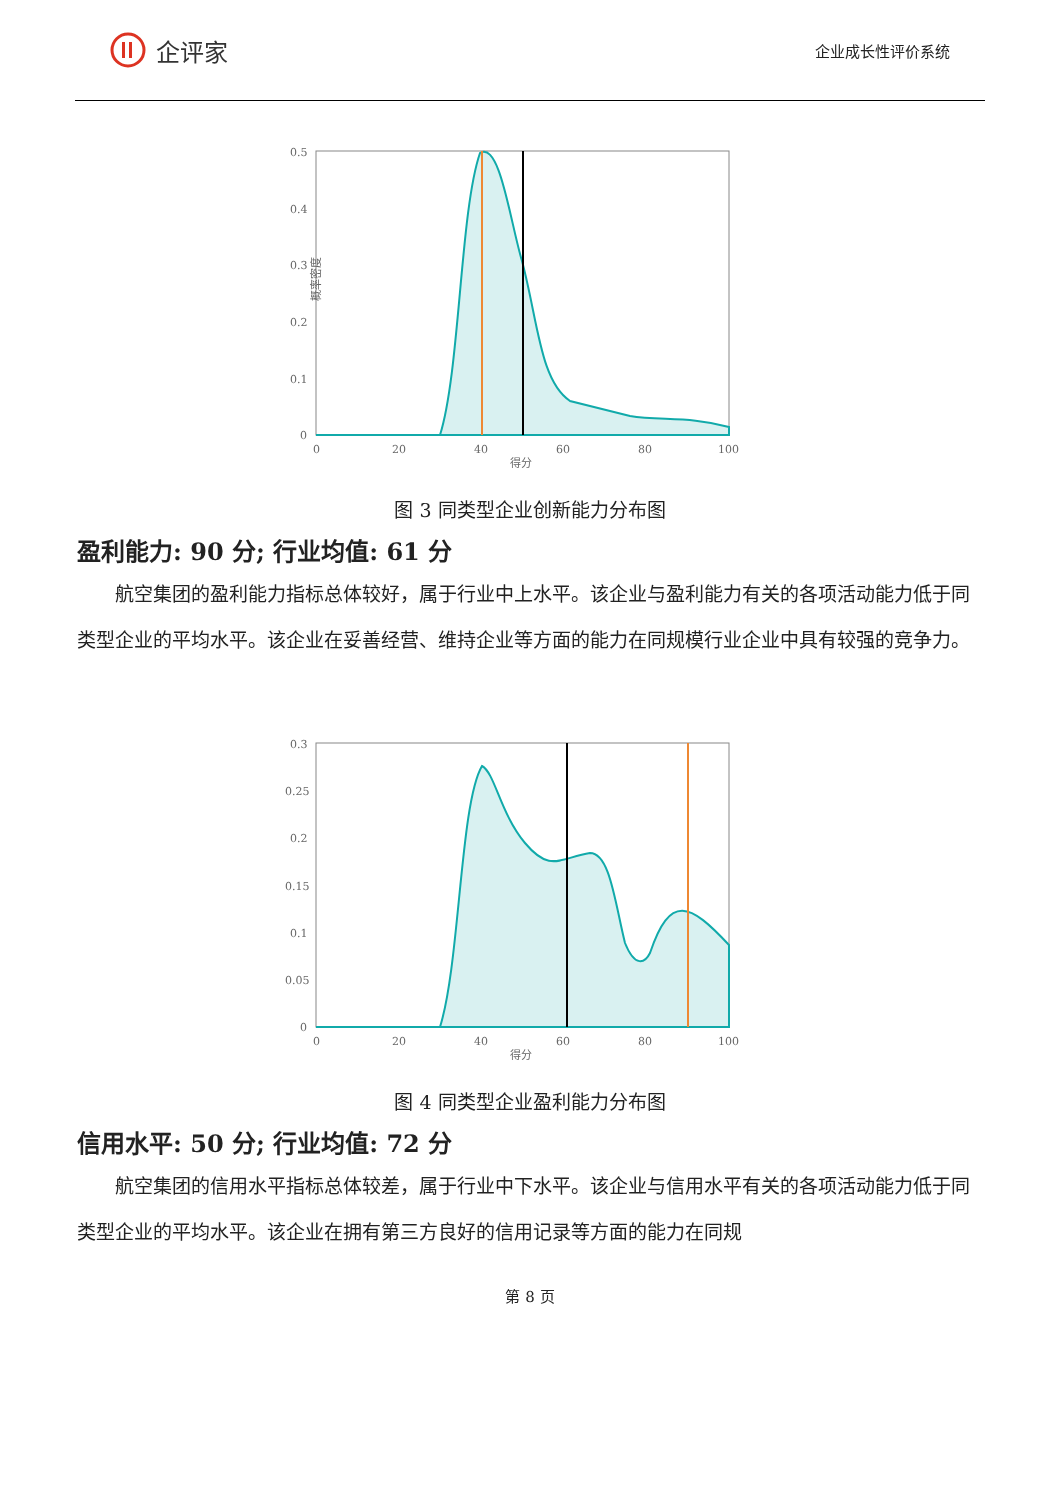企评家
企业成长性评价系统
0.5
0.4
0.3
0.2
0.1
0
0
20
40
60
80
100
得分
概率密度
图 3 同类型企业创新能力分布图
盈利能力: 90 分; 行业均值: 61 分
航空集团的盈利能力指标总体较好，属于行业中上水平。该企业与盈利能力有关的各项活动能力低于同类型企业的平均水平。该企业在妥善经营、维持企业等方面的能力在同规模行业企业中具有较强的竞争力。
0.3
0.25
0.2
0.15
0.1
0.05
0
0
20
40
60
80
100
得分
图 4 同类型企业盈利能力分布图
信用水平: 50 分; 行业均值: 72 分
航空集团的信用水平指标总体较差，属于行业中下水平。该企业与信用水平有关的各项活动能力低于同类型企业的平均水平。该企业在拥有第三方良好的信用记录等方面的能力在同规
第 8 页